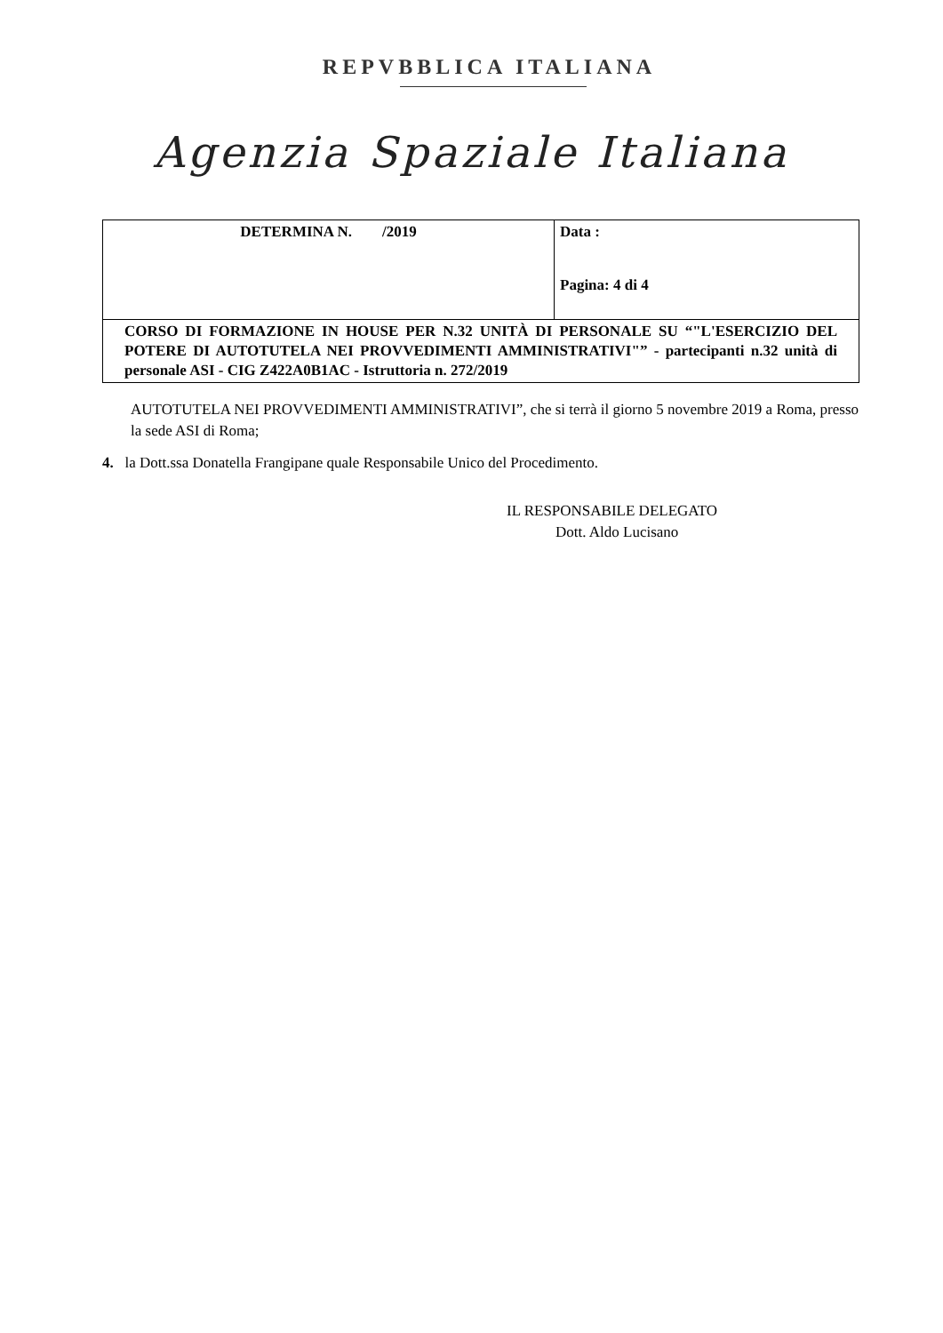REPVBBLICA ITALIANA
Agenzia Spaziale Italiana
| DETERMINA N. /2019 | Data : Pagina: 4 di 4 |
| CORSO DI FORMAZIONE IN HOUSE PER N.32 UNITÀ DI PERSONALE SU “"L'ESERCIZIO DEL POTERE DI AUTOTUTELA NEI PROVVEDIMENTI AMMINISTRATIVI"” - partecipanti n.32 unità di personale ASI - CIG Z422A0B1AC - Istruttoria n. 272/2019 | |
AUTOTUTELA NEI PROVVEDIMENTI AMMINISTRATIVI”, che si terrà il giorno 5 novembre 2019 a Roma, presso la sede ASI di Roma;
4. la Dott.ssa Donatella Frangipane quale Responsabile Unico del Procedimento.
IL RESPONSABILE DELEGATO
Dott. Aldo Lucisano